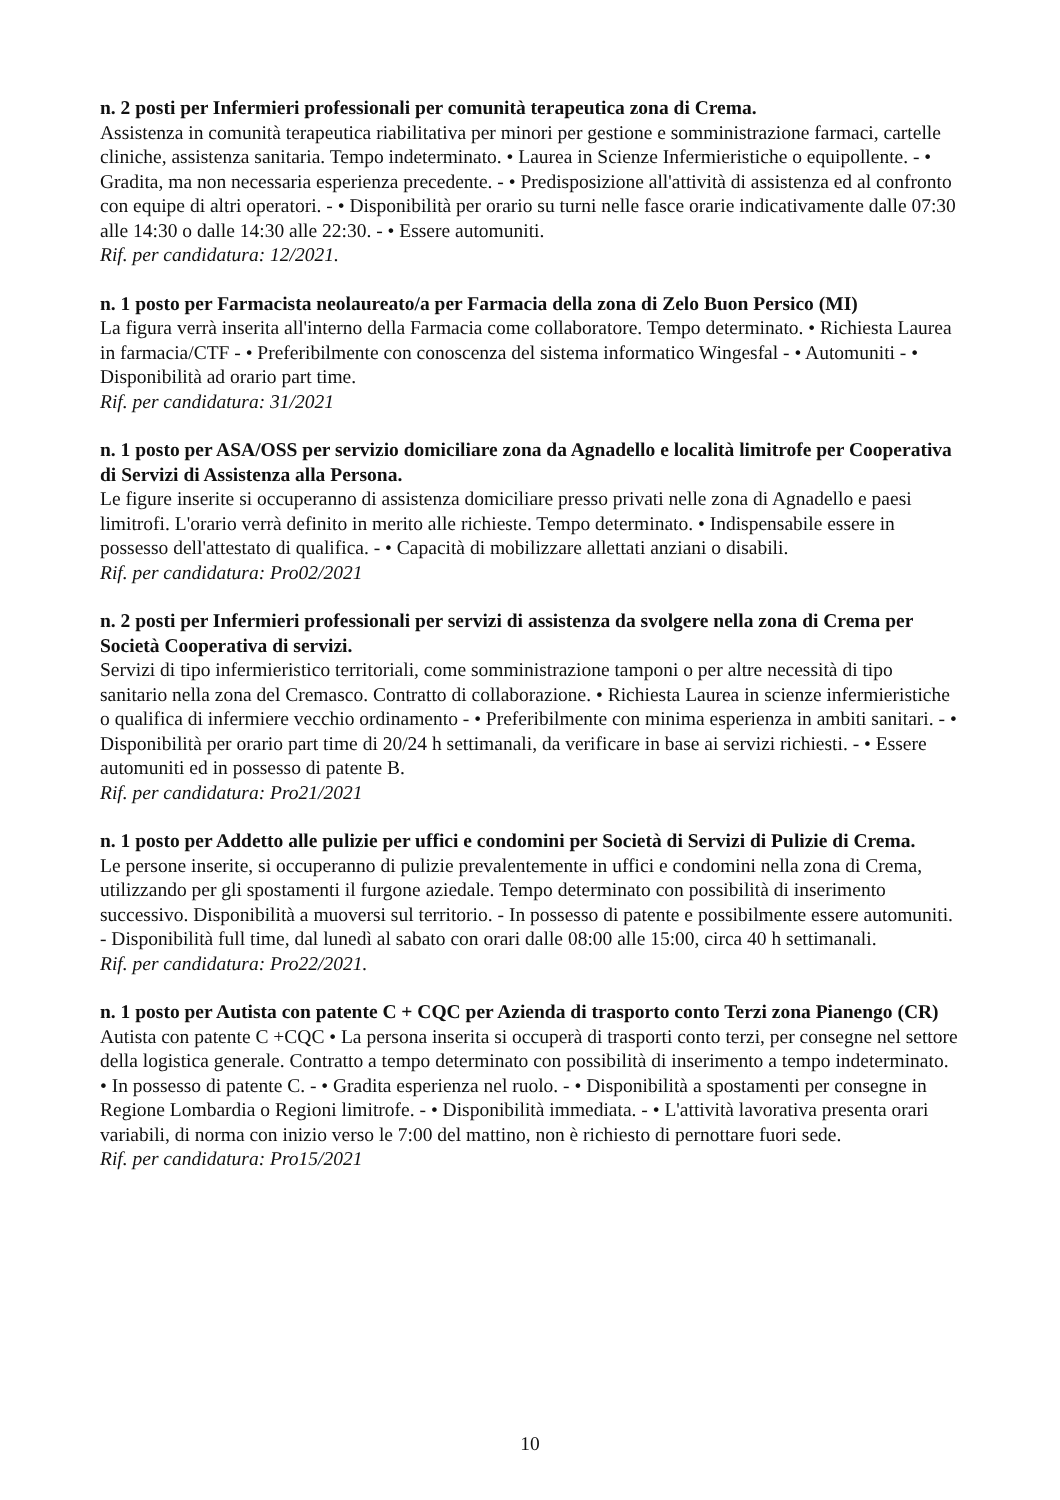n. 2 posti per Infermieri professionali per comunità terapeutica zona di Crema.
Assistenza in comunità terapeutica riabilitativa per minori per gestione e somministrazione farmaci, cartelle cliniche, assistenza sanitaria. Tempo indeterminato. • Laurea in Scienze Infermieristiche o equipollente. - • Gradita, ma non necessaria esperienza precedente. - • Predisposizione all'attività di assistenza ed al confronto con equipe di altri operatori. - • Disponibilità per orario su turni nelle fasce orarie indicativamente dalle 07:30 alle 14:30 o dalle 14:30 alle 22:30. - • Essere automuniti.
Rif. per candidatura: 12/2021.
n. 1 posto per Farmacista neolaureato/a per Farmacia della zona di Zelo Buon Persico (MI)
La figura verrà inserita all'interno della Farmacia come collaboratore. Tempo determinato. • Richiesta Laurea in farmacia/CTF - • Preferibilmente con conoscenza del sistema informatico Wingesfal - • Automuniti - • Disponibilità ad orario part time.
Rif. per candidatura: 31/2021
n. 1 posto per ASA/OSS per servizio domiciliare zona da Agnadello e località limitrofe per Cooperativa di Servizi di Assistenza alla Persona.
Le figure inserite si occuperanno di assistenza domiciliare presso privati nelle zona di Agnadello e paesi limitrofi. L'orario verrà definito in merito alle richieste. Tempo determinato. • Indispensabile essere in possesso dell'attestato di qualifica. - • Capacità di mobilizzare allettati anziani o disabili.
Rif. per candidatura: Pro02/2021
n. 2 posti per Infermieri professionali per servizi di assistenza da svolgere nella zona di Crema per Società Cooperativa di servizi.
Servizi di tipo infermieristico territoriali, come somministrazione tamponi o per altre necessità di tipo sanitario nella zona del Cremasco. Contratto di collaborazione. • Richiesta Laurea in scienze infermieristiche o qualifica di infermiere vecchio ordinamento - • Preferibilmente con minima esperienza in ambiti sanitari. - • Disponibilità per orario part time di 20/24 h settimanali, da verificare in base ai servizi richiesti. - • Essere automuniti ed in possesso di patente B.
Rif. per candidatura: Pro21/2021
n. 1 posto per Addetto alle pulizie per uffici e condomini per Società di Servizi di Pulizie di Crema.
Le persone inserite, si occuperanno di pulizie prevalentemente in uffici e condomini nella zona di Crema, utilizzando per gli spostamenti il furgone aziedale. Tempo determinato con possibilità di inserimento successivo. Disponibilità a muoversi sul territorio. - In possesso di patente e possibilmente essere automuniti. - Disponibilità full time, dal lunedì al sabato con orari dalle 08:00 alle 15:00, circa 40 h settimanali.
Rif. per candidatura: Pro22/2021.
n. 1 posto per Autista con patente C + CQC per Azienda di trasporto conto Terzi zona Pianengo (CR)
Autista con patente C +CQC • La persona inserita si occuperà di trasporti conto terzi, per consegne nel settore della logistica generale. Contratto a tempo determinato con possibilità di inserimento a tempo indeterminato. • In possesso di patente C. - • Gradita esperienza nel ruolo. - • Disponibilità a spostamenti per consegne in Regione Lombardia o Regioni limitrofe. - • Disponibilità immediata. - • L'attività lavorativa presenta orari variabili, di norma con inizio verso le 7:00 del mattino, non è richiesto di pernottare fuori sede.
Rif. per candidatura: Pro15/2021
10